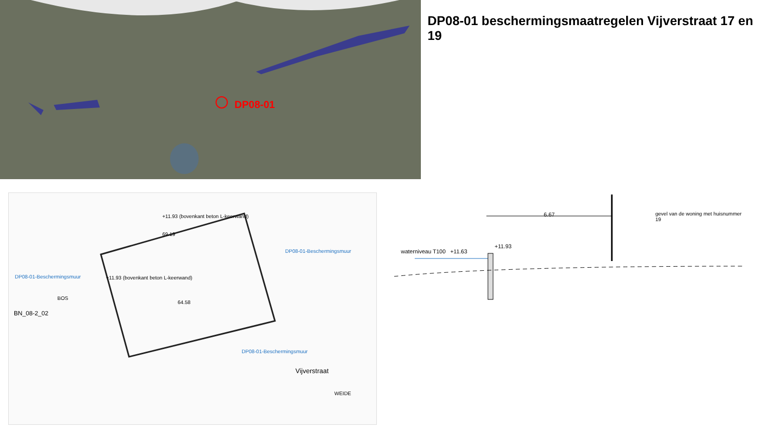DP08-01
DP08-01 beschermingsmaatregelen Vijverstraat 17 en 19
DP08-01-Beschermingsmuur
DP08-01-Beschermingsmuur
DP08-01-Beschermingsmuur
+11.93 (bovenkant beton L-keerwand)
+11.93 (bovenkant beton L-keerwand)
BN_08-2_02
64.58
69.19
Vijverstraat
WEIDE
BOS
6.67
gevel van de woning met huisnummer 19
waterniveau T100 +11.63
+11.93